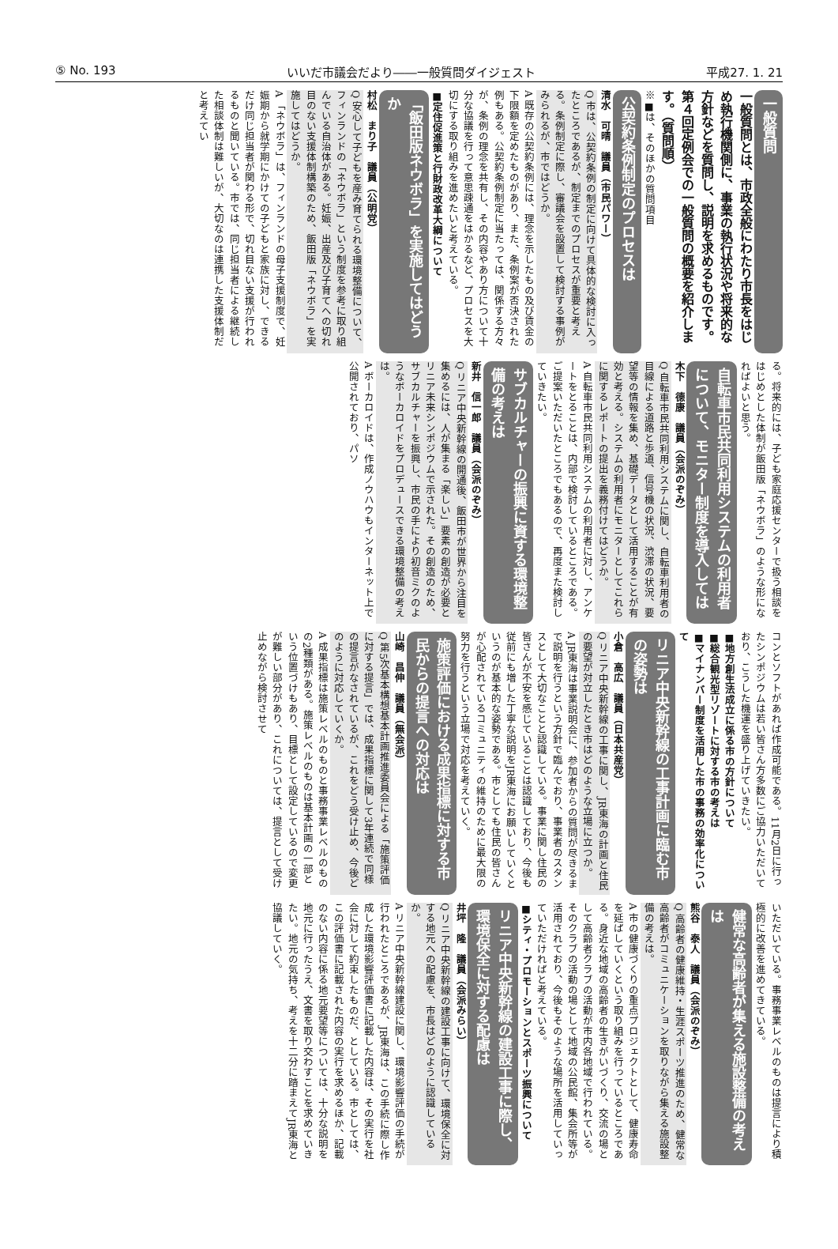⑤ No. 193 いいだ市議会だより――一般質問ダイジェスト 平成27. 1. 21
一般質問
一般質問とは、市政全般にわたり市長をはじめ執行機関側に、事業の執行状況や将来的な方針などを質問し、説明を求めるものです。第４回定例会での一般質問の概要を紹介します。（質問順）
※■は、そのほかの質問項目
公契約条例制定のプロセスは
清水　可晴　議員（市民パワー）
Q 市は、公契約条例の制定に向けて具体的な検討に入ったところであるが、制定までのプロセスが重要と考える。条例制定に際し、審議会を設置して検討する事例がみられるが、市ではどうか。
A 既存の公契約条例には、理念を示したもの及び賃金の下限額を定めたものがあり、また、条例案が否決された例もある。公契約条例制定に当たっては、関係する方々が、条例の理念を共有し、その内容やあり方について十分な協議を行って意思疎通をはかるなど、プロセスを大切にする取り組みを進めたいと考えている。
■定住促進策と行財政改革大綱について
「飯田版ネウボラ」を実施してはどうか
村松　まり子　議員（公明党）
Q 安心して子どもを産み育てられる環境整備について、フィンランドの「ネウボラ」という制度を参考に取り組んでいる自治体がある。妊娠、出産及び子育てへの切れ目のない支援体制構築のため、飯田版「ネウボラ」を実施してはどうか。
A 「ネウボラ」は、フィンランドの母子支援制度で、妊娠期から就学期にかけての子どもと家族に対し、できるだけ同じ担当者が関わる形で、切れ目ない支援が行われるものと聞いている。市では、同じ担当者による継続した相談体制は難しいが、大切なのは連携した支援体制だと考えてい
る。将来的には、子ども家庭応援センターで扱う相談をはじめとした体制が飯田版「ネウボラ」のような形になればよいと思う。
自転車市民共同利用システムの利用者について、モニター制度を導入しては
木下　德康　議員（会派のぞみ）
Q 自転車市民共同利用システムに関し、自転車利用者の目線による道路と歩道、信号機の状況、渋滞の状況、要望等の情報を集め、基礎データとして活用することが有効と考える。システムの利用者にモニターとしてこれらに関するレポートの提出を義務付けてはどうか。
A 自転車市民共同利用システムの利用者に対し、アンケートをとることは、内部で検討しているところである。ご提案いただいたところでもあるので、再度また検討していきたい。
サブカルチャーの振興に資する環境整備の考えは
新井　信一郎　議員（会派のぞみ）
Q リニア中央新幹線の開通後、飯田市が世界から注目を集めるには、人が集まる「楽しい」要素の創造が必要とリニア未来シンポジウムで示された。その創造のため、サブカルチャーを振興し、市民の手により初音ミクのようなボーカロイドをプロデュースできる環境整備の考えは。
A ボーカロイドは、作成ノウハウもインターネット上で公開されており、パソ
コンとソフトがあれば作成可能である。11月2日に行ったシンポジウムは若い皆さん方多数にご協力いただいており、こうした機運を盛り上げていきたい。
■地方創生法成立に係る市の方針について
■総合観光型リゾートに対する市の考えは
■マイナンバー制度を活用した市の事務の効率化について
リニア中央新幹線の工事計画に臨む市の姿勢は
小倉　高広　議員（日本共産党）
Q リニア中央新幹線の工事に関し、JR東海の計画と住民の要望が対立したとき市はどのような立場に立つか。
A JR東海は事業説明会に、参加者からの質問が尽きるまで説明を行うという方針で臨んでおり、事業者のスタンスとして大切なことと認識している。事業に関し住民の皆さんが不安を感じていることは認識しており、今後も従前にも増した丁寧な説明をJR東海にお願いしていくというのが基本的な姿勢である。市としても住民の皆さんが心配されているコミュニティの維持のために最大限の努力を行うという立場で対応を考えていく。
施策評価における成果指標に対する市民からの提言への対応は
山崎　昌伸　議員（無会派）
Q 第5次基本構想基本計画推進委員会による「施策評価に対する提言」では、成果指標に関して3年連続で同様の提言がなされているが、これをどう受け止め、今後どのように対応していくか。
A 成果指標は施策レベルのものと事務事業レベルのものの2種類がある。施策レベルのものは基本計画の一部という位置づけもあり、目標として設定しているので変更が難しい部分があり、これについては、提言として受け止めながら検討させて
いただいている。事務事業レベルのものは提言により積極的に改善を進めてきている。
健常な高齢者が集える施設整備の考えは
熊谷　泰人　議員（会派のぞみ）
Q 高齢者の健康維持・生涯スポーツ推進のため、健常な高齢者がコミュニケーションを取りながら集える施設整備の考えは。
A 市の健康づくりの重点プロジェクトとして、健康寿命を延ばしていくという取り組みを行っているところである。身近な地域の高齢者の生きがいづくり、交流の場として高齢者クラブの活動が市内各地域で行われている。そのクラブの活動の場として地域の公民館、集会所等が活用されており、今後もそのような場所を活用していっていただければと考えている。
■シティ・プロモーションとスポーツ振興について
リニア中央新幹線の建設工事に際し、環境保全に対する配慮は
井坪　隆　議員（会派みらい）
Q リニア中央新幹線の建設工事に向けて、環境保全に対する地元への配慮を、市長はどのように認識しているか。
A リニア中央新幹線建設に関し、環境影響評価の手続が行われたところであるが、JR東海は、この手続に際し作成した環境影響評価書に記載した内容は、その実行を社会に対して約束したものだ、としている。市としては、この評価書に記載された内容の実行を求めるほか、記載のない内容に係る地元要望等については、十分な説明を地元に行ったうえ、文書を取り交わすことを求めていきたい。地元の気持ち、考えを十二分に踏まえてJR東海と協議していく。